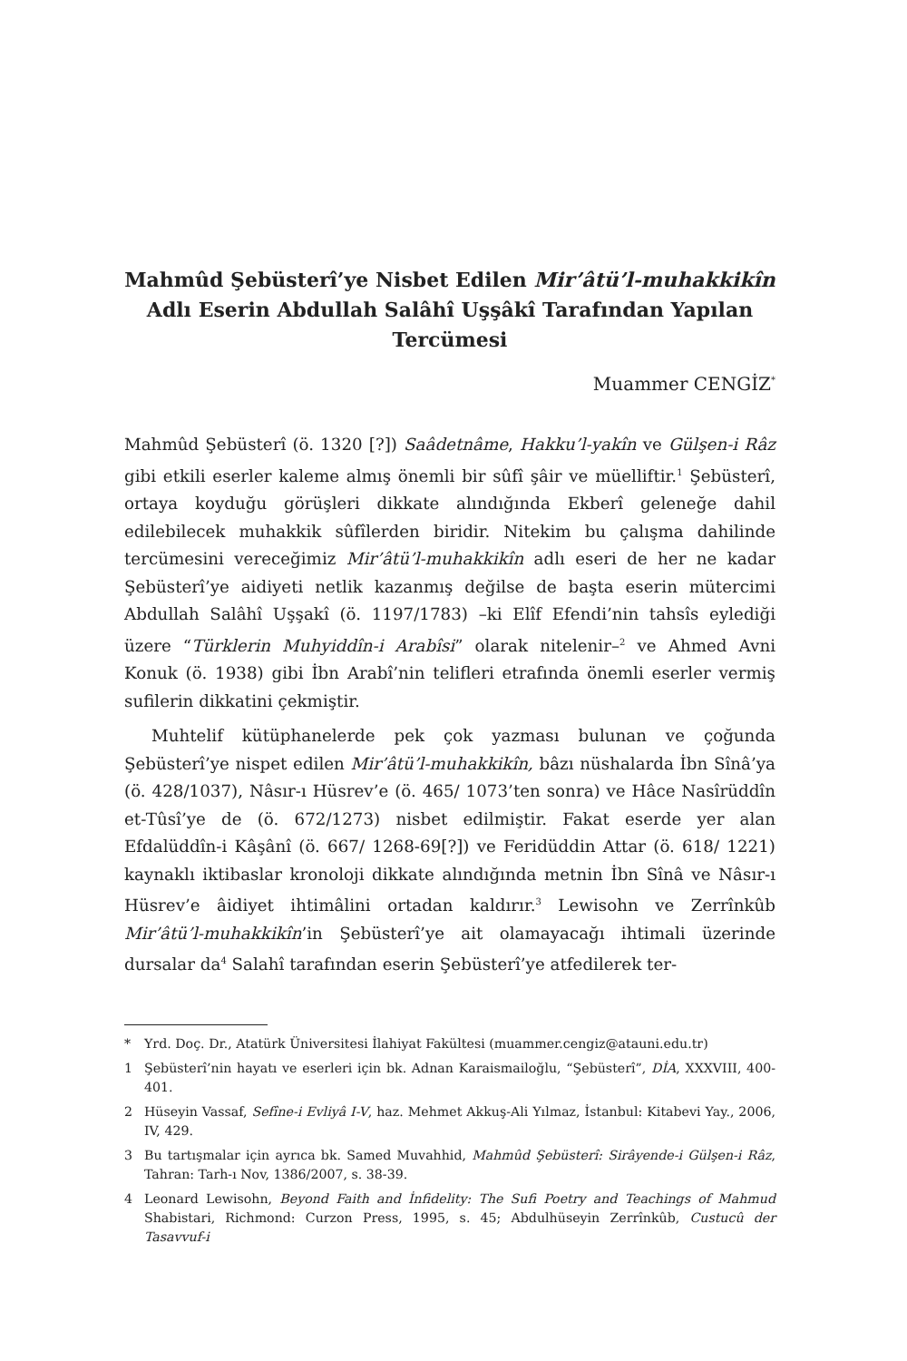Mahmûd Şebüsterî’ye Nisbet Edilen Mir’âtü’l-muhakkikîn Adlı Eserin Abdullah Salâhî Uşşâkî Tarafından Yapılan Tercümesi
Muammer CENGİZ<sup>*</sup>
Mahmûd Şebüsterî (ö. 1320 [?]) Saâdetnâme, Hakku’l-yakîn ve Gülşen-i Râz gibi etkili eserler kaleme almış önemli bir sûfî şâir ve müelliftir.<sup>1</sup> Şebüsterî, ortaya koyduğu görüşleri dikkate alındığında Ekberî geleneğe dahil edilebilecek muhakkik sûfîlerden biridir. Nitekim bu çalışma dahilinde tercümesini vereceğimiz Mir’âtü’l-muhakkikîn adlı eseri de her ne kadar Şebüsterî’ye aidiyeti netlik kazanmış değilse de başta eserin mütercimi Abdullah Salâhî Uşşakî (ö. 1197/1783) –ki Elîf Efendi’nin tahsîs eylediği üzere “Türklerin Muhyiddîn-i Arabîsi” olarak nitelenir–<sup>2</sup> ve Ahmed Avni Konuk (ö. 1938) gibi İbn Arabî’nin telifleri etrafında önemli eserler vermiş sufilerin dikkatini çekmiştir.
Muhtelif kütüphanelerde pek çok yazması bulunan ve çoğunda Şebüsterî’ye nispet edilen Mir’âtü’l-muhakkikîn, bâzı nüshalarda İbn Sînâ’ya (ö. 428/1037), Nâsır-ı Hüsrev’e (ö. 465/ 1073’ten sonra) ve Hâce Nasîrüddîn et-Tûsî’ye de (ö. 672/1273) nisbet edilmiştir. Fakat eserde yer alan Efdalüddîn-i Kâşânî (ö. 667/ 1268-69[?]) ve Feridüddin Attar (ö. 618/ 1221) kaynaklı iktibaslar kronoloji dikkate alındığında metnin İbn Sînâ ve Nâsır-ı Hüsrev’e âidiyet ihtimâlini ortadan kaldırır.<sup>3</sup> Lewisohn ve Zerrînkûb Mir’âtü’l-muhakkikîn’in Şebüsterî’ye ait olamayacağı ihtimali üzerinde dursalar da<sup>4</sup> Salahî tarafından eserin Şebüsterî’ye atfedilerek ter-
* Yrd. Doç. Dr., Atatürk Üniversitesi İlahiyat Fakültesi (muammer.cengiz@atauni.edu.tr)
1 Şebüsterî’nin hayatı ve eserleri için bk. Adnan Karaismailoğlu, “Şebüsterî”, DİA, XXXVIII, 400-401.
2 Hüseyin Vassaf, Sefîne-i Evliyâ I-V, haz. Mehmet Akkuş-Ali Yılmaz, İstanbul: Kitabevi Yay., 2006, IV, 429.
3 Bu tartışmalar için ayrıca bk. Samed Muvahhid, Mahmûd Şebüsterî: Sirâyende-i Gülşen-i Râz, Tahran: Tarh-ı Nov, 1386/2007, s. 38-39.
4 Leonard Lewisohn, Beyond Faith and İnfidelity: The Sufi Poetry and Teachings of Mahmud Shabistari, Richmond: Curzon Press, 1995, s. 45; Abdulhüseyin Zerrînkûb, Custucû der Tasavvuf-i